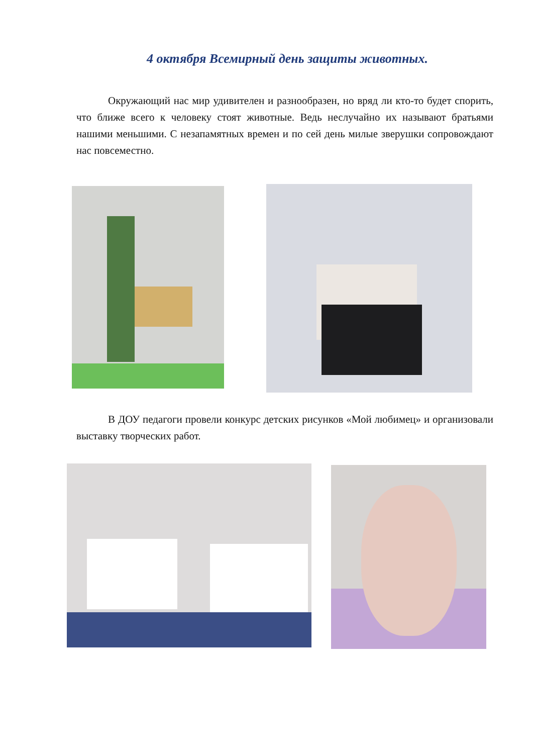4 октября Всемирный день защиты животных.
Окружающий нас мир удивителен и разнообразен, но вряд ли кто-то будет спорить, что ближе всего к человеку стоят животные. Ведь неслучайно их называют братьями нашими меньшими. С незапамятных времен и по сей день милые зверушки сопровождают нас повсеместно.
В ДОУ педагоги провели конкурс детских рисунков «Мой любимец» и организовали выставку творческих работ.